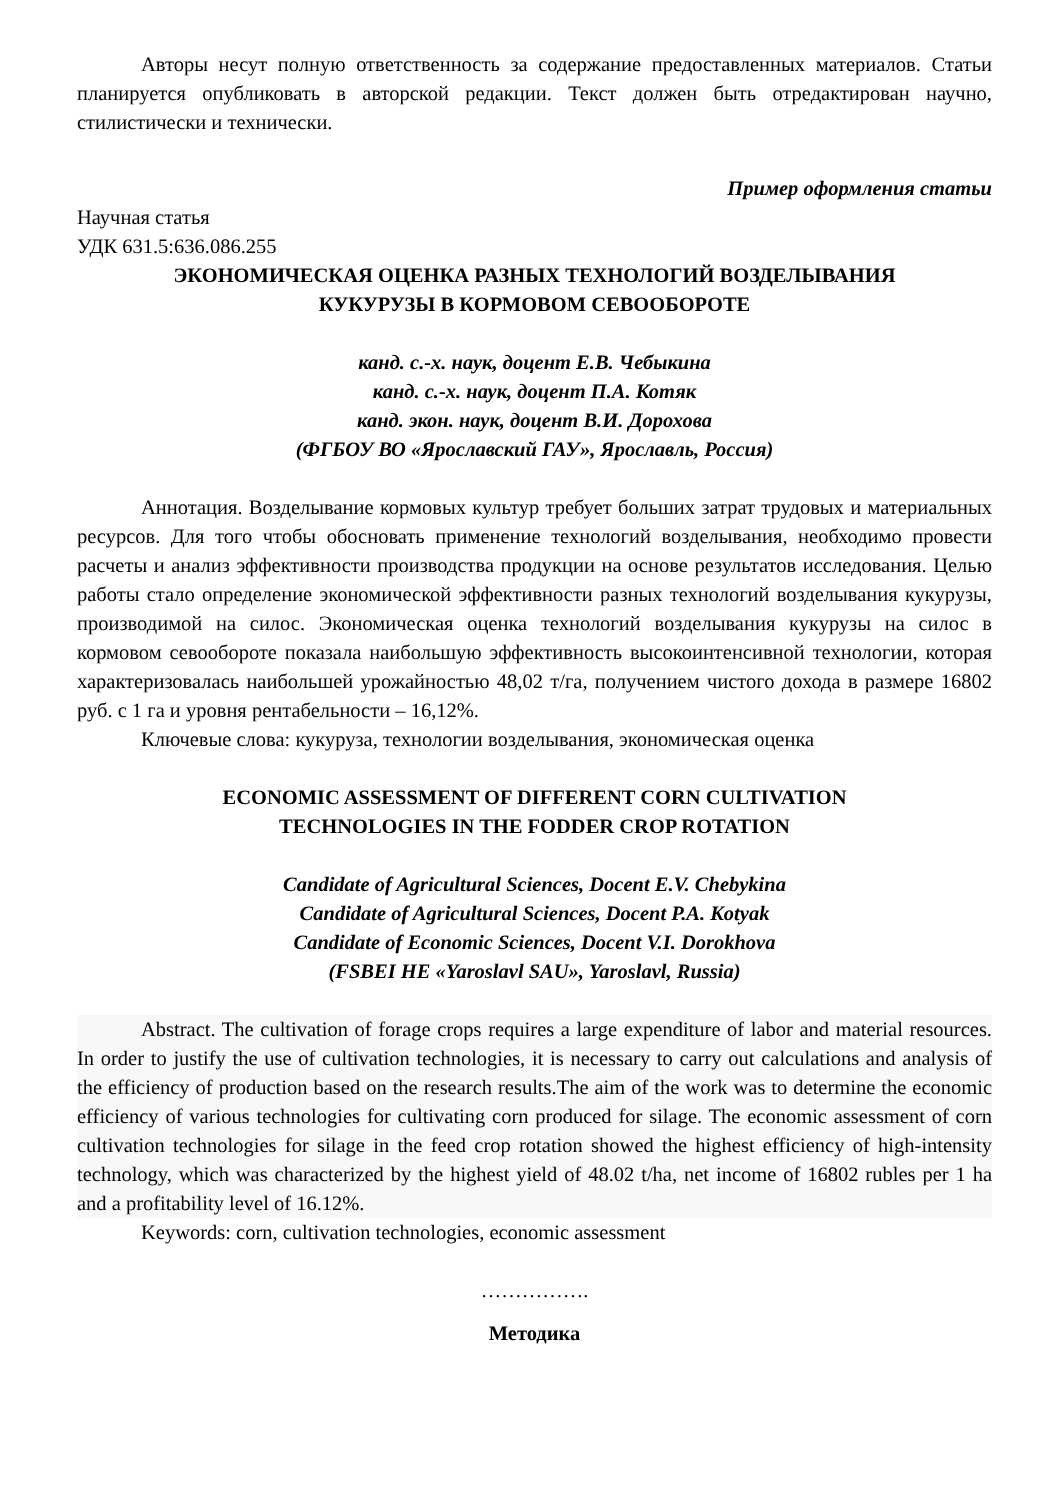Авторы несут полную ответственность за содержание предоставленных материалов. Статьи планируется опубликовать в авторской редакции. Текст должен быть отредактирован научно, стилистически и технически.
Пример оформления статьи
Научная статья
УДК 631.5:636.086.255
ЭКОНОМИЧЕСКАЯ ОЦЕНКА РАЗНЫХ ТЕХНОЛОГИЙ ВОЗДЕЛЫВАНИЯ
КУКУРУЗЫ В КОРМОВОМ СЕВООБОРОТЕ
канд. с.-х. наук, доцент Е.В. Чебыкина
канд. с.-х. наук, доцент П.А. Котяк
канд. экон. наук, доцент В.И. Дорохова
(ФГБОУ ВО «Ярославский ГАУ», Ярославль, Россия)
Аннотация. Возделывание кормовых культур требует больших затрат трудовых и материальных ресурсов. Для того чтобы обосновать применение технологий возделывания, необходимо провести расчеты и анализ эффективности производства продукции на основе результатов исследования. Целью работы стало определение экономической эффективности разных технологий возделывания кукурузы, производимой на силос. Экономическая оценка технологий возделывания кукурузы на силос в кормовом севообороте показала наибольшую эффективность высокоинтенсивной технологии, которая характеризовалась наибольшей урожайностью 48,02 т/га, получением чистого дохода в размере 16802 руб. с 1 га и уровня рентабельности – 16,12%.
Ключевые слова: кукуруза, технологии возделывания, экономическая оценка
ECONOMIC ASSESSMENT OF DIFFERENT CORN CULTIVATION
TECHNOLOGIES IN THE FODDER CROP ROTATION
Candidate of Agricultural Sciences, Docent E.V. Chebykina
Candidate of Agricultural Sciences, Docent P.A. Kotyak
Candidate of Economic Sciences, Docent V.I. Dorokhova
(FSBEI HE «Yaroslavl SAU», Yaroslavl, Russia)
Abstract. The cultivation of forage crops requires a large expenditure of labor and material resources. In order to justify the use of cultivation technologies, it is necessary to carry out calculations and analysis of the efficiency of production based on the research results.The aim of the work was to determine the economic efficiency of various technologies for cultivating corn produced for silage. The economic assessment of corn cultivation technologies for silage in the feed crop rotation showed the highest efficiency of high-intensity technology, which was characterized by the highest yield of 48.02 t/ha, net income of 16802 rubles per 1 ha and a profitability level of 16.12%.
Keywords: corn, cultivation technologies, economic assessment
…………….
Методика